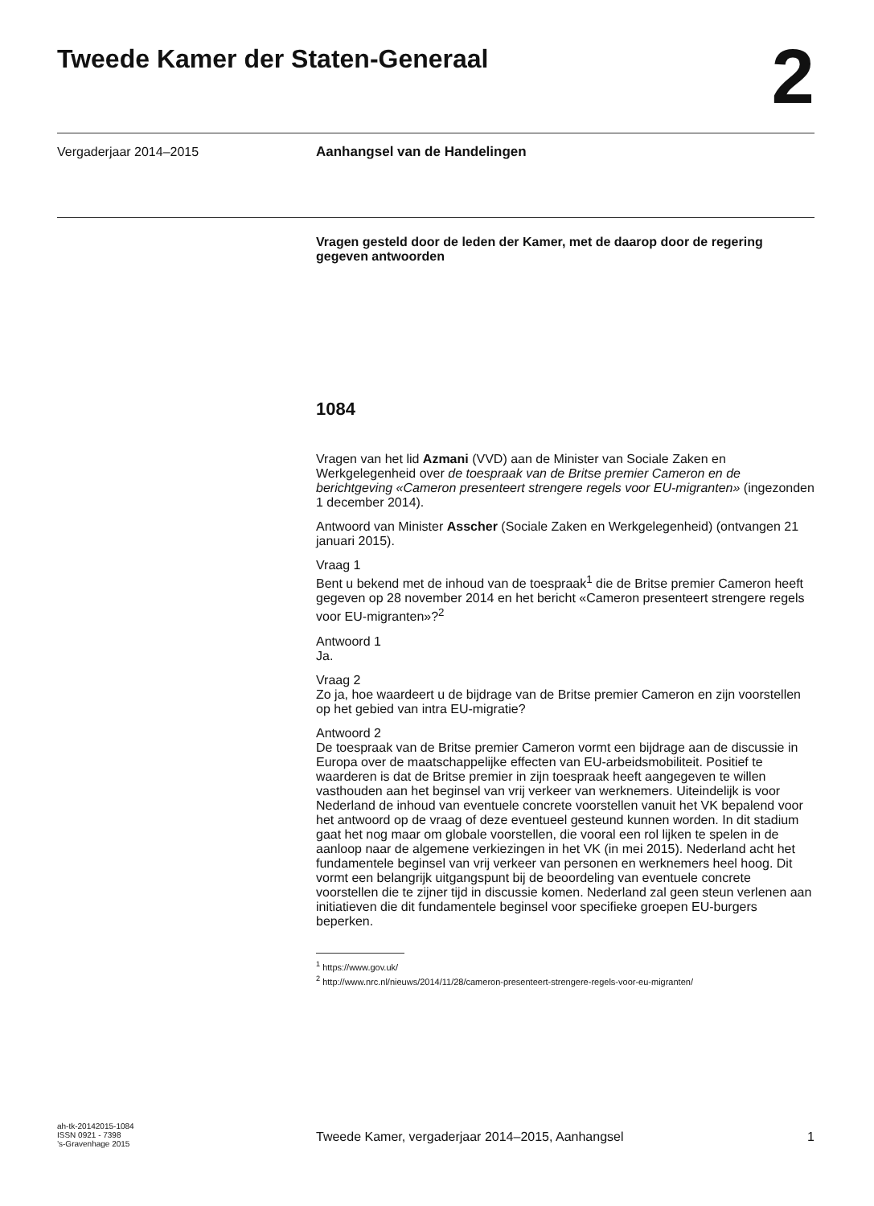Tweede Kamer der Staten-Generaal
2
Vergaderjaar 2014–2015 Aanhangsel van de Handelingen
Vragen gesteld door de leden der Kamer, met de daarop door de regering gegeven antwoorden
1084
Vragen van het lid Azmani (VVD) aan de Minister van Sociale Zaken en Werkgelegenheid over de toespraak van de Britse premier Cameron en de berichtgeving «Cameron presenteert strengere regels voor EU-migranten» (ingezonden 1 december 2014).
Antwoord van Minister Asscher (Sociale Zaken en Werkgelegenheid) (ontvangen 21 januari 2015).
Vraag 1
Bent u bekend met de inhoud van de toespraak<sup>1</sup> die de Britse premier Cameron heeft gegeven op 28 november 2014 en het bericht «Cameron presenteert strengere regels voor EU-migranten»?<sup>2</sup>
Antwoord 1
Ja.
Vraag 2
Zo ja, hoe waardeert u de bijdrage van de Britse premier Cameron en zijn voorstellen op het gebied van intra EU-migratie?
Antwoord 2
De toespraak van de Britse premier Cameron vormt een bijdrage aan de discussie in Europa over de maatschappelijke effecten van EU-arbeidsmobiliteit. Positief te waarderen is dat de Britse premier in zijn toespraak heeft aangegeven te willen vasthouden aan het beginsel van vrij verkeer van werknemers. Uiteindelijk is voor Nederland de inhoud van eventuele concrete voorstellen vanuit het VK bepalend voor het antwoord op de vraag of deze eventueel gesteund kunnen worden. In dit stadium gaat het nog maar om globale voorstellen, die vooral een rol lijken te spelen in de aanloop naar de algemene verkiezingen in het VK (in mei 2015). Nederland acht het fundamentele beginsel van vrij verkeer van personen en werknemers heel hoog. Dit vormt een belangrijk uitgangspunt bij de beoordeling van eventuele concrete voorstellen die te zijner tijd in discussie komen. Nederland zal geen steun verlenen aan initiatieven die dit fundamentele beginsel voor specifieke groepen EU-burgers beperken.
<sup>1</sup> https://www.gov.uk/
<sup>2</sup> http://www.nrc.nl/nieuws/2014/11/28/cameron-presenteert-strengere-regels-voor-eu-migranten/
ah-tk-20142015-1084
ISSN 0921 - 7398
’s-Gravenhage 2015
Tweede Kamer, vergaderjaar 2014–2015, Aanhangsel 1